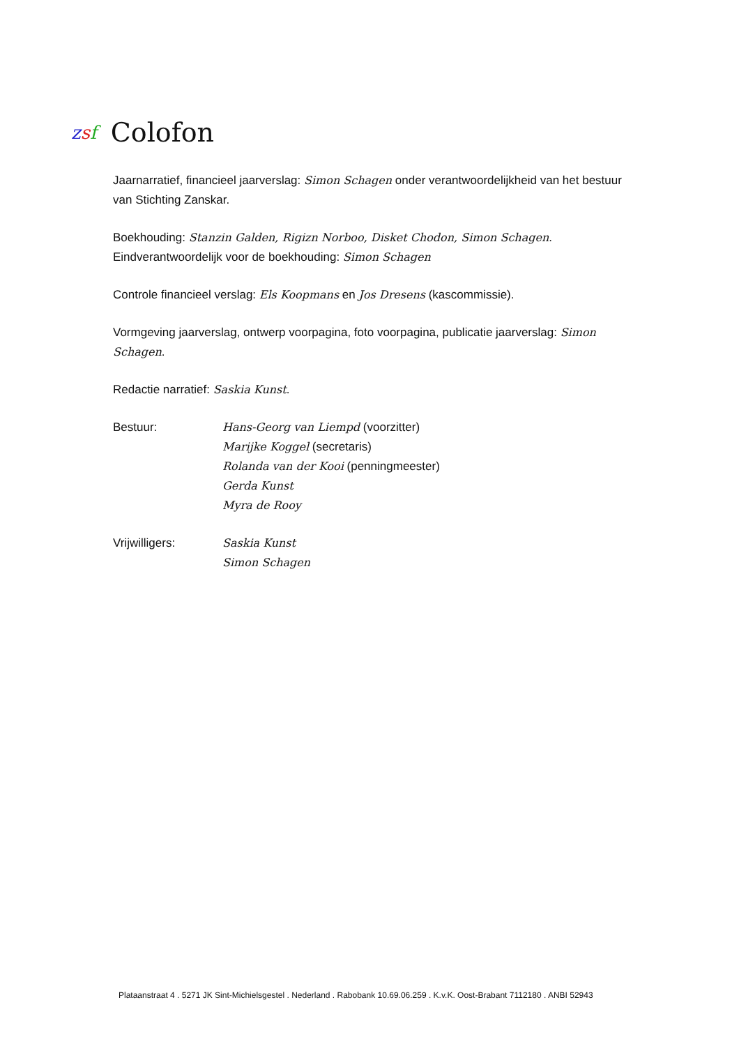zsf
Colofon
Jaarnarratief, financieel jaarverslag: Simon Schagen onder verantwoordelijkheid van het bestuur van Stichting Zanskar.
Boekhouding: Stanzin Galden, Rigizn Norboo, Disket Chodon, Simon Schagen.
Eindverantwoordelijk voor de boekhouding: Simon Schagen
Controle financieel verslag: Els Koopmans en Jos Dresens (kascommissie).
Vormgeving jaarverslag, ontwerp voorpagina, foto voorpagina, publicatie jaarverslag: Simon Schagen.
Redactie narratief: Saskia Kunst.
Bestuur: Hans-Georg van Liempd (voorzitter)
Marijke Koggel (secretaris)
Rolanda van der Kooi (penningmeester)
Gerda Kunst
Myra de Rooy
Vrijwilligers: Saskia Kunst
Simon Schagen
Plataanstraat 4 . 5271 JK Sint-Michielsgestel . Nederland . Rabobank 10.69.06.259 . K.v.K. Oost-Brabant 7112180 . ANBI 52943